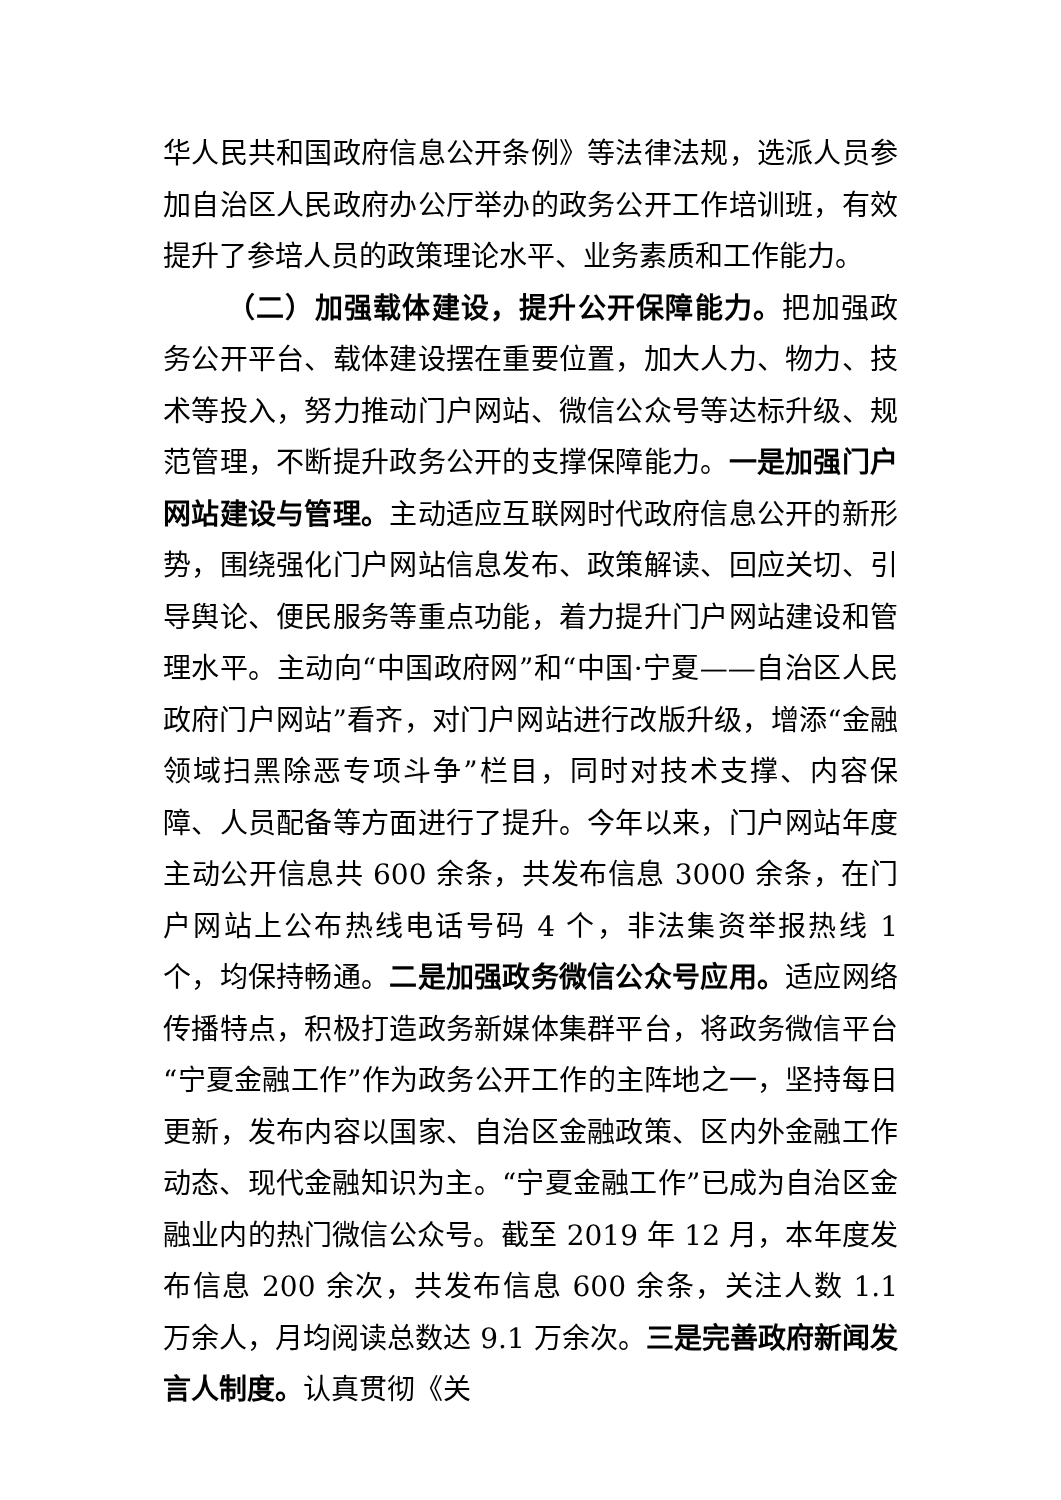华人民共和国政府信息公开条例》等法律法规，选派人员参加自治区人民政府办公厅举办的政务公开工作培训班，有效提升了参培人员的政策理论水平、业务素质和工作能力。
（二）加强载体建设，提升公开保障能力。把加强政务公开平台、载体建设摆在重要位置，加大人力、物力、技术等投入，努力推动门户网站、微信公众号等达标升级、规范管理，不断提升政务公开的支撑保障能力。一是加强门户网站建设与管理。主动适应互联网时代政府信息公开的新形势，围绕强化门户网站信息发布、政策解读、回应关切、引导舆论、便民服务等重点功能，着力提升门户网站建设和管理水平。主动向“中国政府网”和“中国·宁夏——自治区人民政府门户网站”看齐，对门户网站进行改版升级，增添“金融领域扫黑除恶专项斗争”栏目，同时对技术支撑、内容保障、人员配备等方面进行了提升。今年以来，门户网站年度主动公开信息共 600 余条，共发布信息 3000 余条，在门户网站上公布热线电话号码 4 个，非法集资举报热线 1 个，均保持畅通。二是加强政务微信公众号应用。适应网络传播特点，积极打造政务新媒体集群平台，将政务微信平台“宁夏金融工作”作为政务公开工作的主阵地之一，坚持每日更新，发布内容以国家、自治区金融政策、区内外金融工作动态、现代金融知识为主。“宁夏金融工作”已成为自治区金融业内的热门微信公众号。截至 2019 年 12 月，本年度发布信息 200 余次，共发布信息 600 余条，关注人数 1.1 万余人，月均阅读总数达 9.1 万余次。三是完善政府新闻发言人制度。认真贯彻《关